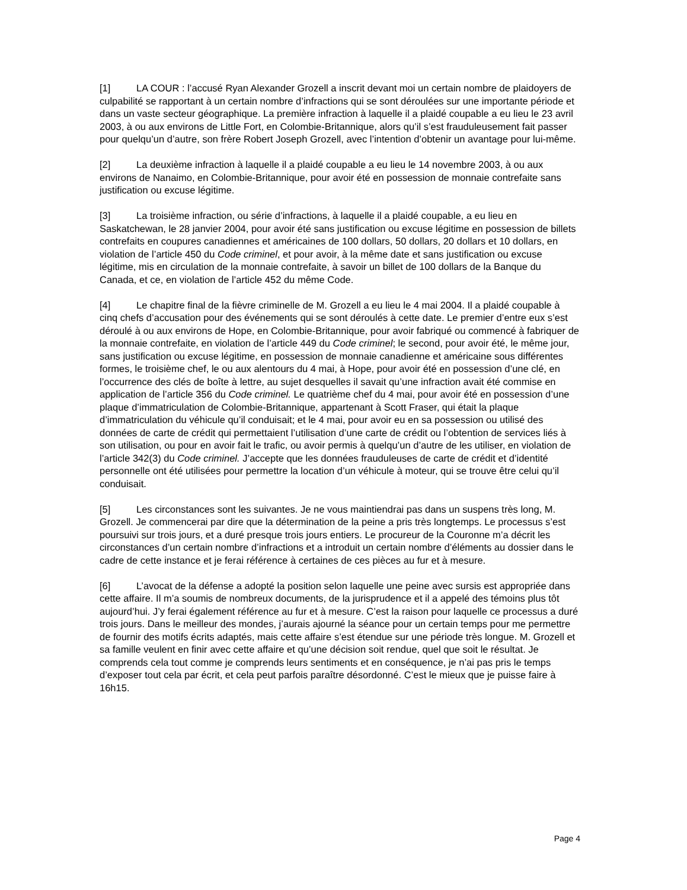[1] LA COUR : l’accusé Ryan Alexander Grozell a inscrit devant moi un certain nombre de plaidoyers de culpabilité se rapportant à un certain nombre d’infractions qui se sont déroulées sur une importante période et dans un vaste secteur géographique. La première infraction à laquelle il a plaidé coupable a eu lieu le 23 avril 2003, à ou aux environs de Little Fort, en Colombie-Britannique, alors qu’il s’est frauduleusement fait passer pour quelqu’un d’autre, son frère Robert Joseph Grozell, avec l’intention d’obtenir un avantage pour lui-même.
[2] La deuxième infraction à laquelle il a plaidé coupable a eu lieu le 14 novembre 2003, à ou aux environs de Nanaimo, en Colombie-Britannique, pour avoir été en possession de monnaie contrefaite sans justification ou excuse légitime.
[3] La troisième infraction, ou série d’infractions, à laquelle il a plaidé coupable, a eu lieu en Saskatchewan, le 28 janvier 2004, pour avoir été sans justification ou excuse légitime en possession de billets contrefaits en coupures canadiennes et américaines de 100 dollars, 50 dollars, 20 dollars et 10 dollars, en violation de l’article 450 du Code criminel, et pour avoir, à la même date et sans justification ou excuse légitime, mis en circulation de la monnaie contrefaite, à savoir un billet de 100 dollars de la Banque du Canada, et ce, en violation de l’article 452 du même Code.
[4] Le chapitre final de la fièvre criminelle de M. Grozell a eu lieu le 4 mai 2004. Il a plaidé coupable à cinq chefs d’accusation pour des événements qui se sont déroulés à cette date. Le premier d’entre eux s’est déroulé à ou aux environs de Hope, en Colombie-Britannique, pour avoir fabriqué ou commencé à fabriquer de la monnaie contrefaite, en violation de l’article 449 du Code criminel; le second, pour avoir été, le même jour, sans justification ou excuse légitime, en possession de monnaie canadienne et américaine sous différentes formes, le troisième chef, le ou aux alentours du 4 mai, à Hope, pour avoir été en possession d’une clé, en l’occurrence des clés de boîte à lettre, au sujet desquelles il savait qu’une infraction avait été commise en application de l’article 356 du Code criminel. Le quatrième chef du 4 mai, pour avoir été en possession d’une plaque d’immatriculation de Colombie-Britannique, appartenant à Scott Fraser, qui était la plaque d’immatriculation du véhicule qu’il conduisait; et le 4 mai, pour avoir eu en sa possession ou utilisé des données de carte de crédit qui permettaient l’utilisation d’une carte de crédit ou l’obtention de services liés à son utilisation, ou pour en avoir fait le trafic, ou avoir permis à quelqu’un d’autre de les utiliser, en violation de l’article 342(3) du Code criminel. J’accepte que les données frauduleuses de carte de crédit et d’identité personnelle ont été utilisées pour permettre la location d’un véhicule à moteur, qui se trouve être celui qu’il conduisait.
[5] Les circonstances sont les suivantes. Je ne vous maintiendrai pas dans un suspens très long, M. Grozell. Je commencerai par dire que la détermination de la peine a pris très longtemps. Le processus s’est poursuivi sur trois jours, et a duré presque trois jours entiers. Le procureur de la Couronne m’a décrit les circonstances d’un certain nombre d’infractions et a introduit un certain nombre d’éléments au dossier dans le cadre de cette instance et je ferai référence à certaines de ces pièces au fur et à mesure.
[6] L’avocat de la défense a adopté la position selon laquelle une peine avec sursis est appropriée dans cette affaire. Il m’a soumis de nombreux documents, de la jurisprudence et il a appelé des témoins plus tôt aujourd’hui. J’y ferai également référence au fur et à mesure. C’est la raison pour laquelle ce processus a duré trois jours. Dans le meilleur des mondes, j’aurais ajourné la séance pour un certain temps pour me permettre de fournir des motifs écrits adaptés, mais cette affaire s’est étendue sur une période très longue. M. Grozell et sa famille veulent en finir avec cette affaire et qu’une décision soit rendue, quel que soit le résultat. Je comprends cela tout comme je comprends leurs sentiments et en conséquence, je n’ai pas pris le temps d’exposer tout cela par écrit, et cela peut parfois paraître désordonné. C’est le mieux que je puisse faire à 16h15.
Page 4